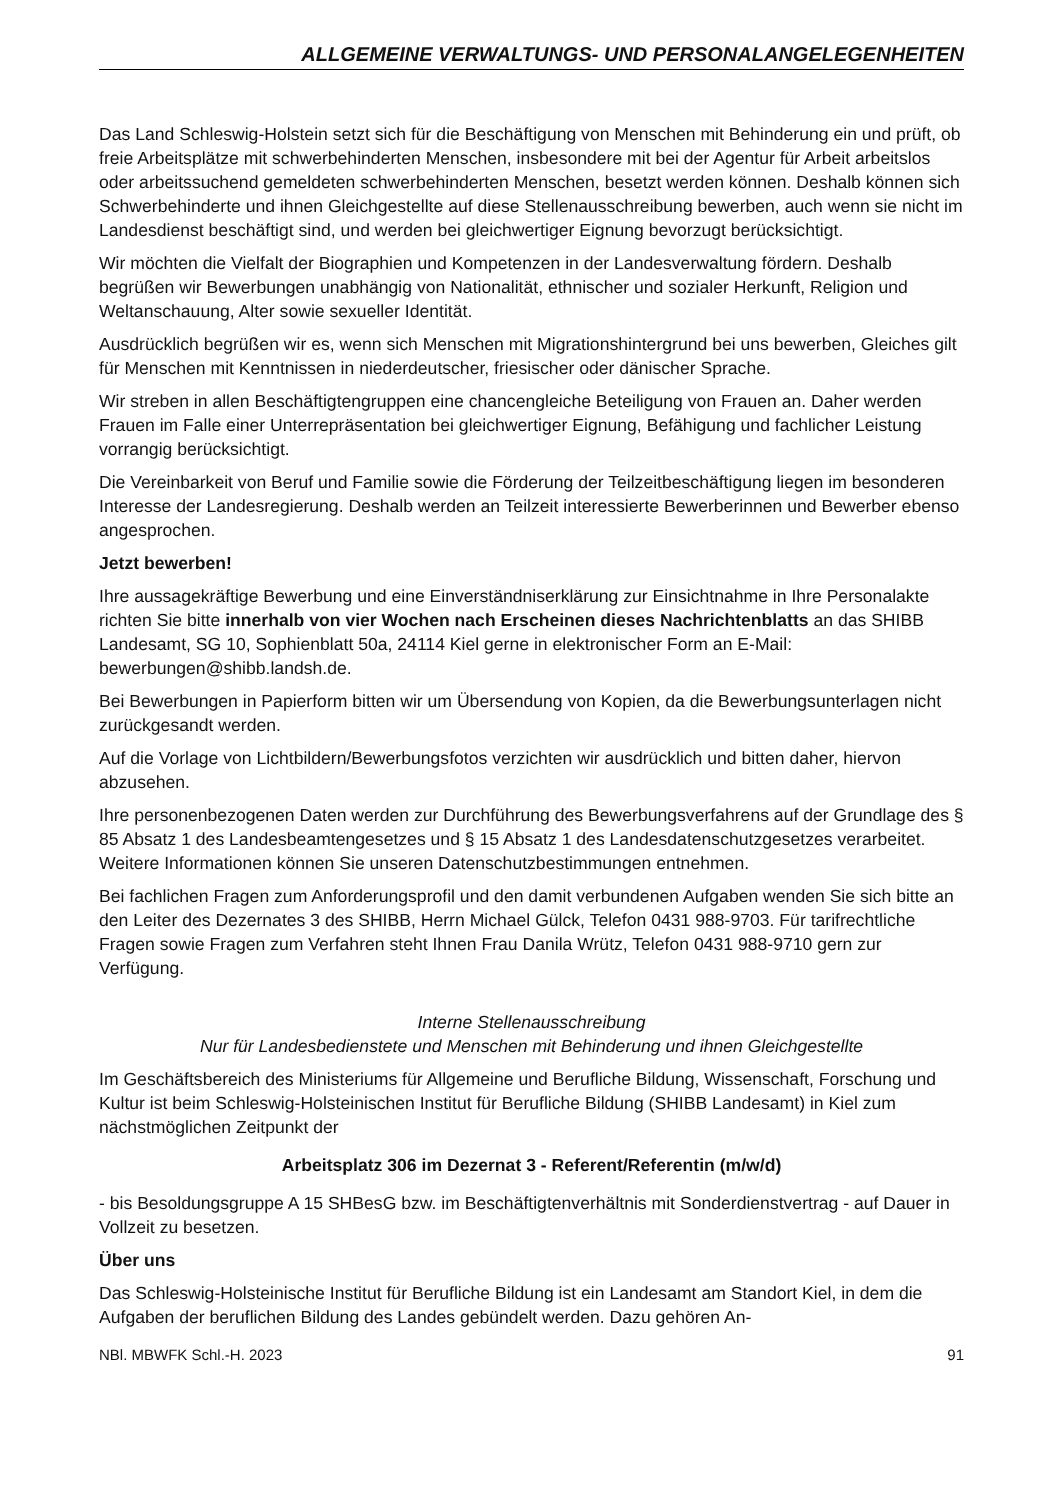ALLGEMEINE VERWALTUNGS- UND PERSONALANGELEGENHEITEN
Das Land Schleswig-Holstein setzt sich für die Beschäftigung von Menschen mit Behinderung ein und prüft, ob freie Arbeitsplätze mit schwerbehinderten Menschen, insbesondere mit bei der Agentur für Arbeit arbeitslos oder arbeitssuchend gemeldeten schwerbehinderten Menschen, besetzt werden können. Deshalb können sich Schwerbehinderte und ihnen Gleichgestellte auf diese Stellenausschreibung bewerben, auch wenn sie nicht im Landesdienst beschäftigt sind, und werden bei gleichwertiger Eignung bevorzugt berücksichtigt.
Wir möchten die Vielfalt der Biographien und Kompetenzen in der Landesverwaltung fördern. Deshalb begrüßen wir Bewerbungen unabhängig von Nationalität, ethnischer und sozialer Herkunft, Religion und Weltanschauung, Alter sowie sexueller Identität.
Ausdrücklich begrüßen wir es, wenn sich Menschen mit Migrationshintergrund bei uns bewerben, Gleiches gilt für Menschen mit Kenntnissen in niederdeutscher, friesischer oder dänischer Sprache.
Wir streben in allen Beschäftigtengruppen eine chancengleiche Beteiligung von Frauen an. Daher werden Frauen im Falle einer Unterrepräsentation bei gleichwertiger Eignung, Befähigung und fachlicher Leistung vorrangig berücksichtigt.
Die Vereinbarkeit von Beruf und Familie sowie die Förderung der Teilzeitbeschäftigung liegen im besonderen Interesse der Landesregierung. Deshalb werden an Teilzeit interessierte Bewerberinnen und Bewerber ebenso angesprochen.
Jetzt bewerben!
Ihre aussagekräftige Bewerbung und eine Einverständniserklärung zur Einsichtnahme in Ihre Personalakte richten Sie bitte innerhalb von vier Wochen nach Erscheinen dieses Nachrichtenblatts an das SHIBB Landesamt, SG 10, Sophienblatt 50a, 24114 Kiel gerne in elektronischer Form an E-Mail: bewerbungen@shibb.landsh.de.
Bei Bewerbungen in Papierform bitten wir um Übersendung von Kopien, da die Bewerbungsunterlagen nicht zurückgesandt werden.
Auf die Vorlage von Lichtbildern/Bewerbungsfotos verzichten wir ausdrücklich und bitten daher, hiervon abzusehen.
Ihre personenbezogenen Daten werden zur Durchführung des Bewerbungsverfahrens auf der Grundlage des § 85 Absatz 1 des Landesbeamtengesetzes und § 15 Absatz 1 des Landesdatenschutzgesetzes verarbeitet. Weitere Informationen können Sie unseren Datenschutzbestimmungen entnehmen.
Bei fachlichen Fragen zum Anforderungsprofil und den damit verbundenen Aufgaben wenden Sie sich bitte an den Leiter des Dezernates 3 des SHIBB, Herrn Michael Gülck, Telefon 0431 988-9703. Für tarifrechtliche Fragen sowie Fragen zum Verfahren steht Ihnen Frau Danila Wrütz, Telefon 0431 988-9710 gern zur Verfügung.
Interne Stellenausschreibung
Nur für Landesbedienstete und Menschen mit Behinderung und ihnen Gleichgestellte
Im Geschäftsbereich des Ministeriums für Allgemeine und Berufliche Bildung, Wissenschaft, Forschung und Kultur ist beim Schleswig-Holsteinischen Institut für Berufliche Bildung (SHIBB Landesamt) in Kiel zum nächstmöglichen Zeitpunkt der
Arbeitsplatz 306 im Dezernat 3 - Referent/Referentin (m/w/d)
- bis Besoldungsgruppe A 15 SHBesG bzw. im Beschäftigtenverhältnis mit Sonderdienstvertrag - auf Dauer in Vollzeit zu besetzen.
Über uns
Das Schleswig-Holsteinische Institut für Berufliche Bildung ist ein Landesamt am Standort Kiel, in dem die Aufgaben der beruflichen Bildung des Landes gebündelt werden. Dazu gehören An-
NBl. MBWFK Schl.-H. 2023 91